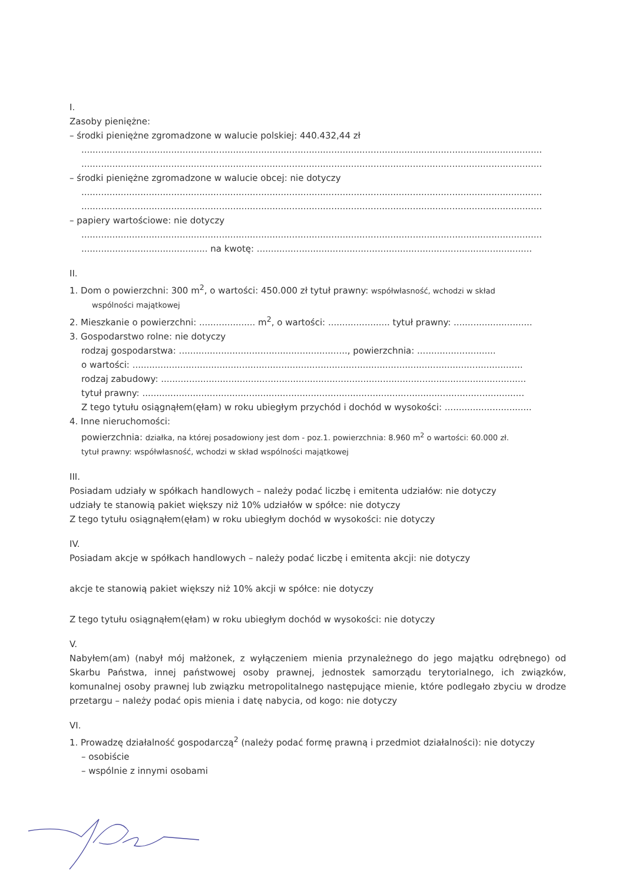I.
Zasoby pieniężne:
– środki pieniężne zgromadzone w walucie polskiej: 440.432,44 zł
....................................................................................................................................................................
....................................................................................................................................................................
– środki pieniężne zgromadzone w walucie obcej: nie dotyczy
....................................................................................................................................................................
....................................................................................................................................................................
– papiery wartościowe: nie dotyczy
....................................................................................................................................................................
............................................. na kwotę: ..................................................................................................
II.
1. Dom o powierzchni: 300 m<sup>2</sup>, o wartości: 450.000 zł tytuł prawny: współwłasność, wchodzi w skład
wspólności majątkowej
2. Mieszkanie o powierzchni: .................... m<sup>2</sup>, o wartości: ...................... tytuł prawny: ............................
3. Gospodarstwo rolne: nie dotyczy
rodzaj gospodarstwa: ............................................................, powierzchnia: ............................
o wartości: ...........................................................................................................................................
rodzaj zabudowy: ..................................................................................................................................
tytuł prawny: ........................................................................................................................................
Z tego tytułu osiągnąłem(ęłam) w roku ubiegłym przychód i dochód w wysokości: ...............................
4. Inne nieruchomości:
powierzchnia: działka, na której posadowiony jest dom - poz.1. powierzchnia: 8.960 m<sup>2</sup> o wartości: 60.000 zł.
tytuł prawny: współwłasność, wchodzi w skład wspólności majątkowej
III.
Posiadam udziały w spółkach handlowych – należy podać liczbę i emitenta udziałów: nie dotyczy
udziały te stanowią pakiet większy niż 10% udziałów w spółce: nie dotyczy
Z tego tytułu osiągnąłem(ęłam) w roku ubiegłym dochód w wysokości: nie dotyczy
IV.
Posiadam akcje w spółkach handlowych – należy podać liczbę i emitenta akcji: nie dotyczy
akcje te stanowią pakiet większy niż 10% akcji w spółce: nie dotyczy
Z tego tytułu osiągnąłem(ęłam) w roku ubiegłym dochód w wysokości: nie dotyczy
V.
Nabyłem(am) (nabył mój małżonek, z wyłączeniem mienia przynależnego do jego majątku odrębnego) od Skarbu Państwa, innej państwowej osoby prawnej, jednostek samorządu terytorialnego, ich związków, komunalnej osoby prawnej lub związku metropolitalnego następujące mienie, które podlegało zbyciu w drodze przetargu – należy podać opis mienia i datę nabycia, od kogo: nie dotyczy
VI.
1. Prowadzę działalność gospodarczą<sup>2</sup> (należy podać formę prawną i przedmiot działalności): nie dotyczy
– osobiście
– wspólnie z innymi osobami